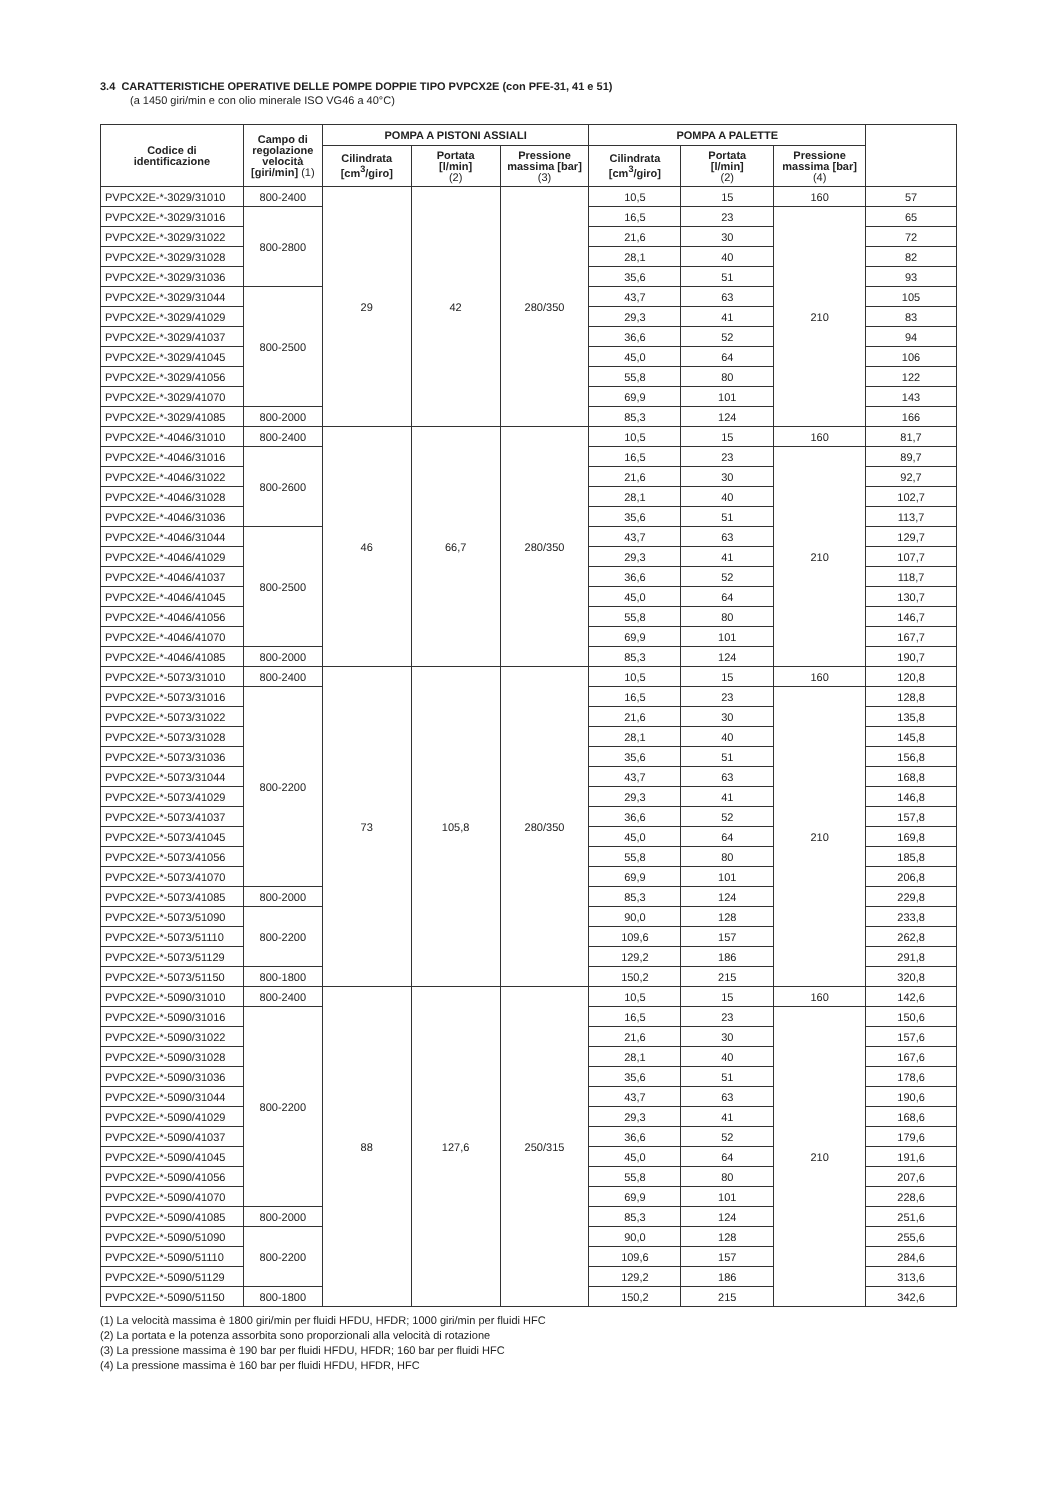3.4 CARATTERISTICHE OPERATIVE DELLE POMPE DOPPIE TIPO PVPCX2E (con PFE-31, 41 e 51)
(a 1450 giri/min e con olio minerale ISO VG46 a 40°C)
| Codice di identificazione | Campo di regolazione velocità [giri/min] (1) | POMPA A PISTONI ASSIALI | | | POMPA A PALETTE | | | |
| --- | --- | --- | --- | --- | --- | --- | --- | --- |
| | | Cilindrata [cm<sup>3</sup>/giro] | Portata [l/min] (2) | Pressione massima [bar] (3) | Cilindrata [cm<sup>3</sup>/giro] | Portata [l/min] (2) | Pressione massima [bar] (4) | |
| PVPCX2E-*-3029/31010 | 800-2400 | 29 | 42 | 280/350 | 10,5 | 15 | 160 | 57 |
| PVPCX2E-*-3029/31016 | 800-2800 | | | | 16,5 | 23 | 210 | 65 |
| PVPCX2E-*-3029/31022 | | | | | 21,6 | 30 | | 72 |
| PVPCX2E-*-3029/31028 | | | | | 28,1 | 40 | | 82 |
| PVPCX2E-*-3029/31036 | | | | | 35,6 | 51 | | 93 |
| PVPCX2E-*-3029/31044 | 800-2500 | | | | 43,7 | 63 | | 105 |
| PVPCX2E-*-3029/41029 | | | | | 29,3 | 41 | | 83 |
| PVPCX2E-*-3029/41037 | | | | | 36,6 | 52 | | 94 |
| PVPCX2E-*-3029/41045 | | | | | 45,0 | 64 | | 106 |
| PVPCX2E-*-3029/41056 | | | | | 55,8 | 80 | | 122 |
| PVPCX2E-*-3029/41070 | | | | | 69,9 | 101 | | 143 |
| PVPCX2E-*-3029/41085 | 800-2000 | | | | 85,3 | 124 | | 166 |
| PVPCX2E-*-4046/31010 | 800-2400 | 46 | 66,7 | 280/350 | 10,5 | 15 | 160 | 81,7 |
| PVPCX2E-*-4046/31016 | 800-2600 | | | | 16,5 | 23 | 210 | 89,7 |
| PVPCX2E-*-4046/31022 | | | | | 21,6 | 30 | | 92,7 |
| PVPCX2E-*-4046/31028 | | | | | 28,1 | 40 | | 102,7 |
| PVPCX2E-*-4046/31036 | | | | | 35,6 | 51 | | 113,7 |
| PVPCX2E-*-4046/31044 | 800-2500 | | | | 43,7 | 63 | | 129,7 |
| PVPCX2E-*-4046/41029 | | | | | 29,3 | 41 | | 107,7 |
| PVPCX2E-*-4046/41037 | | | | | 36,6 | 52 | | 118,7 |
| PVPCX2E-*-4046/41045 | | | | | 45,0 | 64 | | 130,7 |
| PVPCX2E-*-4046/41056 | | | | | 55,8 | 80 | | 146,7 |
| PVPCX2E-*-4046/41070 | | | | | 69,9 | 101 | | 167,7 |
| PVPCX2E-*-4046/41085 | 800-2000 | | | | 85,3 | 124 | | 190,7 |
| PVPCX2E-*-5073/31010 | 800-2400 | 73 | 105,8 | 280/350 | 10,5 | 15 | 160 | 120,8 |
| PVPCX2E-*-5073/31016 | 800-2200 | | | | 16,5 | 23 | 210 | 128,8 |
| PVPCX2E-*-5073/31022 | | | | | 21,6 | 30 | | 135,8 |
| PVPCX2E-*-5073/31028 | | | | | 28,1 | 40 | | 145,8 |
| PVPCX2E-*-5073/31036 | | | | | 35,6 | 51 | | 156,8 |
| PVPCX2E-*-5073/31044 | | | | | 43,7 | 63 | | 168,8 |
| PVPCX2E-*-5073/41029 | | | | | 29,3 | 41 | | 146,8 |
| PVPCX2E-*-5073/41037 | | | | | 36,6 | 52 | | 157,8 |
| PVPCX2E-*-5073/41045 | | | | | 45,0 | 64 | | 169,8 |
| PVPCX2E-*-5073/41056 | | | | | 55,8 | 80 | | 185,8 |
| PVPCX2E-*-5073/41070 | | | | | 69,9 | 101 | | 206,8 |
| PVPCX2E-*-5073/41085 | 800-2000 | | | | 85,3 | 124 | | 229,8 |
| PVPCX2E-*-5073/51090 | 800-2200 | | | | 90,0 | 128 | | 233,8 |
| PVPCX2E-*-5073/51110 | | | | | 109,6 | 157 | | 262,8 |
| PVPCX2E-*-5073/51129 | | | | | 129,2 | 186 | | 291,8 |
| PVPCX2E-*-5073/51150 | 800-1800 | | | | 150,2 | 215 | | 320,8 |
| PVPCX2E-*-5090/31010 | 800-2400 | 88 | 127,6 | 250/315 | 10,5 | 15 | 160 | 142,6 |
| PVPCX2E-*-5090/31016 | 800-2200 | | | | 16,5 | 23 | 210 | 150,6 |
| PVPCX2E-*-5090/31022 | | | | | 21,6 | 30 | | 157,6 |
| PVPCX2E-*-5090/31028 | | | | | 28,1 | 40 | | 167,6 |
| PVPCX2E-*-5090/31036 | | | | | 35,6 | 51 | | 178,6 |
| PVPCX2E-*-5090/31044 | | | | | 43,7 | 63 | | 190,6 |
| PVPCX2E-*-5090/41029 | | | | | 29,3 | 41 | | 168,6 |
| PVPCX2E-*-5090/41037 | | | | | 36,6 | 52 | | 179,6 |
| PVPCX2E-*-5090/41045 | | | | | 45,0 | 64 | | 191,6 |
| PVPCX2E-*-5090/41056 | | | | | 55,8 | 80 | | 207,6 |
| PVPCX2E-*-5090/41070 | | | | | 69,9 | 101 | | 228,6 |
| PVPCX2E-*-5090/41085 | 800-2000 | | | | 85,3 | 124 | | 251,6 |
| PVPCX2E-*-5090/51090 | 800-2200 | | | | 90,0 | 128 | | 255,6 |
| PVPCX2E-*-5090/51110 | | | | | 109,6 | 157 | | 284,6 |
| PVPCX2E-*-5090/51129 | | | | | 129,2 | 186 | | 313,6 |
| PVPCX2E-*-5090/51150 | 800-1800 | | | | 150,2 | 215 | | 342,6 |
(1) La velocità massima è 1800 giri/min per fluidi HFDU, HFDR; 1000 giri/min per fluidi HFC
(2) La portata e la potenza assorbita sono proporzionali alla velocità di rotazione
(3) La pressione massima è 190 bar per fluidi HFDU, HFDR; 160 bar per fluidi HFC
(4) La pressione massima è 160 bar per fluidi HFDU, HFDR, HFC